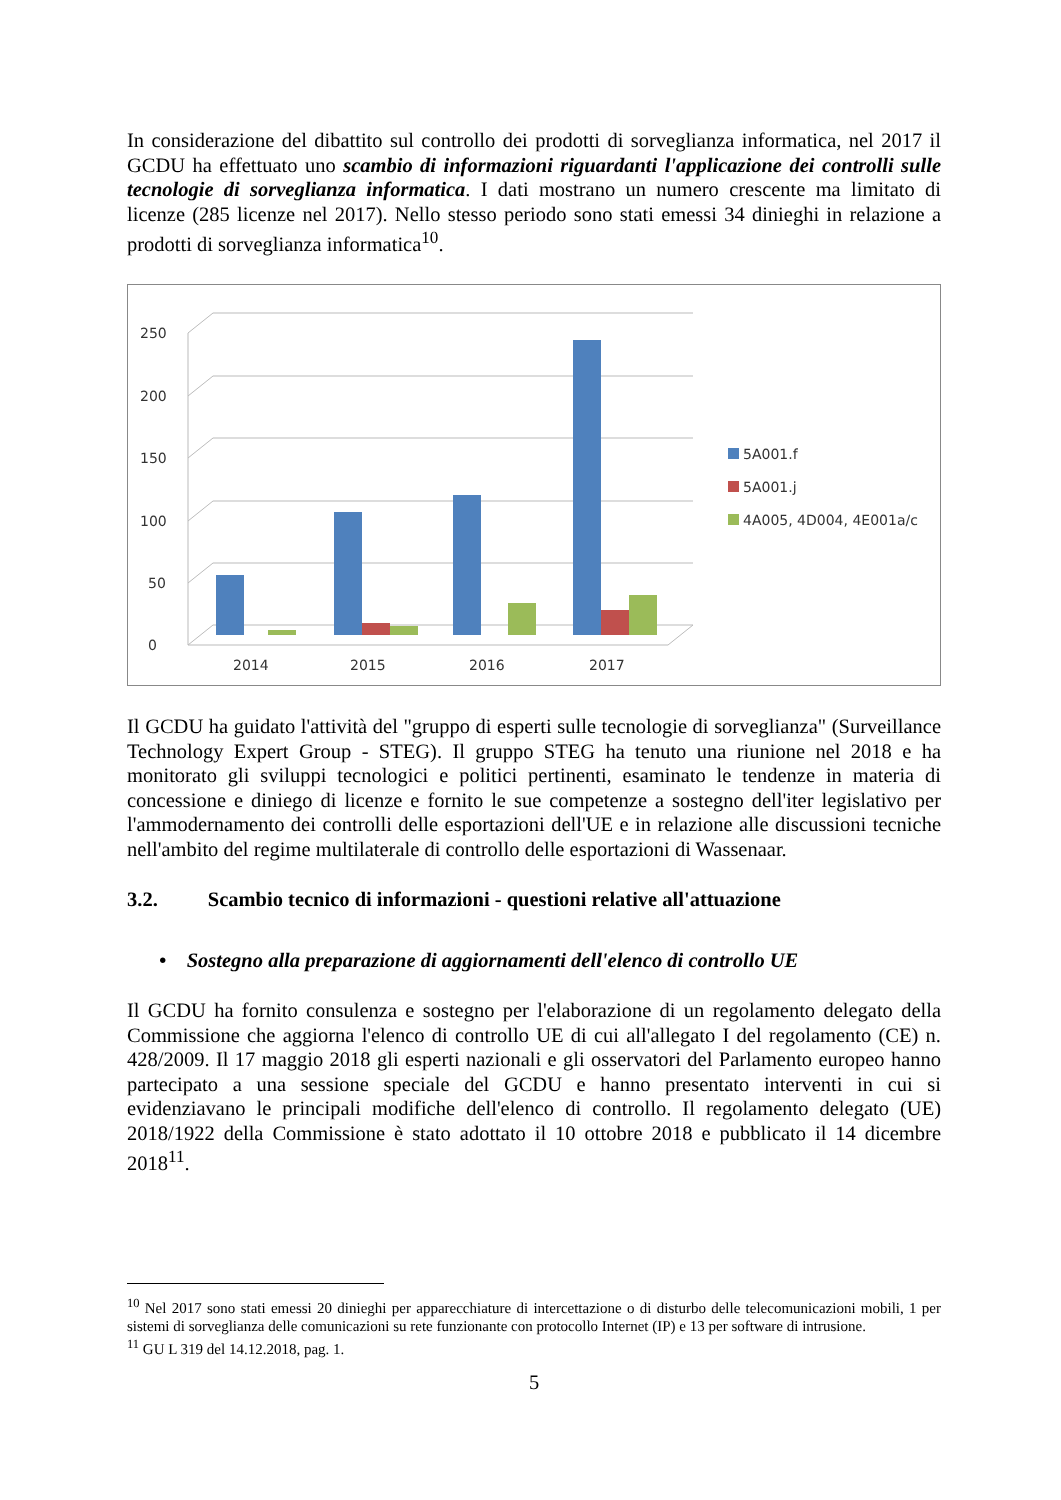In considerazione del dibattito sul controllo dei prodotti di sorveglianza informatica, nel 2017 il GCDU ha effettuato uno scambio di informazioni riguardanti l'applicazione dei controlli sulle tecnologie di sorveglianza informatica. I dati mostrano un numero crescente ma limitato di licenze (285 licenze nel 2017). Nello stesso periodo sono stati emessi 34 dinieghi in relazione a prodotti di sorveglianza informatica<sup>10</sup>.
0
50
100
150
200
250
2014
2015
2016
2017
5A001.f
5A001.j
4A005, 4D004, 4E001a/c
Il GCDU ha guidato l'attività del "gruppo di esperti sulle tecnologie di sorveglianza" (Surveillance Technology Expert Group - STEG). Il gruppo STEG ha tenuto una riunione nel 2018 e ha monitorato gli sviluppi tecnologici e politici pertinenti, esaminato le tendenze in materia di concessione e diniego di licenze e fornito le sue competenze a sostegno dell'iter legislativo per l'ammodernamento dei controlli delle esportazioni dell'UE e in relazione alle discussioni tecniche nell'ambito del regime multilaterale di controllo delle esportazioni di Wassenaar.
3.2. Scambio tecnico di informazioni - questioni relative all'attuazione
• Sostegno alla preparazione di aggiornamenti dell'elenco di controllo UE
Il GCDU ha fornito consulenza e sostegno per l'elaborazione di un regolamento delegato della Commissione che aggiorna l'elenco di controllo UE di cui all'allegato I del regolamento (CE) n. 428/2009. Il 17 maggio 2018 gli esperti nazionali e gli osservatori del Parlamento europeo hanno partecipato a una sessione speciale del GCDU e hanno presentato interventi in cui si evidenziavano le principali modifiche dell'elenco di controllo. Il regolamento delegato (UE) 2018/1922 della Commissione è stato adottato il 10 ottobre 2018 e pubblicato il 14 dicembre 2018<sup>11</sup>.
<sup>10</sup> Nel 2017 sono stati emessi 20 dinieghi per apparecchiature di intercettazione o di disturbo delle telecomunicazioni mobili, 1 per sistemi di sorveglianza delle comunicazioni su rete funzionante con protocollo Internet (IP) e 13 per software di intrusione.
<sup>11</sup> GU L 319 del 14.12.2018, pag. 1.
5